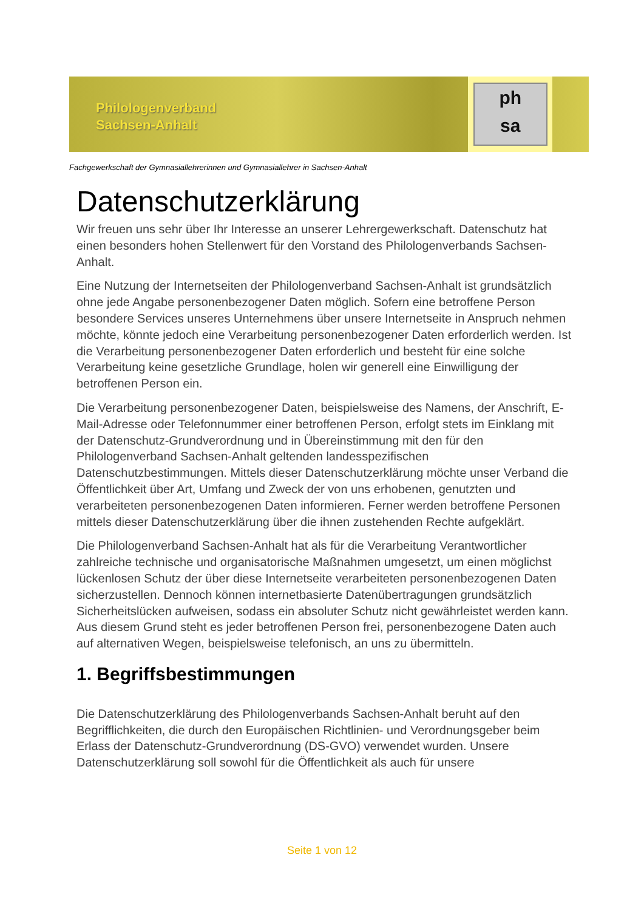Philologenverband
Sachsen-Anhalt
ph
sa
Fachgewerkschaft der Gymnasiallehrerinnen und Gymnasiallehrer in Sachsen-Anhalt
Datenschutzerklärung
Wir freuen uns sehr über Ihr Interesse an unserer Lehrergewerkschaft. Datenschutz hat einen besonders hohen Stellenwert für den Vorstand des Philologenverbands Sachsen-Anhalt.
Eine Nutzung der Internetseiten der Philologenverband Sachsen-Anhalt ist grundsätzlich ohne jede Angabe personenbezogener Daten möglich. Sofern eine betroffene Person besondere Services unseres Unternehmens über unsere Internetseite in Anspruch nehmen möchte, könnte jedoch eine Verarbeitung personenbezogener Daten erforderlich werden. Ist die Verarbeitung personenbezogener Daten erforderlich und besteht für eine solche Verarbeitung keine gesetzliche Grundlage, holen wir generell eine Einwilligung der betroffenen Person ein.
Die Verarbeitung personenbezogener Daten, beispielsweise des Namens, der Anschrift, E-Mail-Adresse oder Telefonnummer einer betroffenen Person, erfolgt stets im Einklang mit der Datenschutz-Grundverordnung und in Übereinstimmung mit den für den Philologenverband Sachsen-Anhalt geltenden landesspezifischen Datenschutzbestimmungen. Mittels dieser Datenschutzerklärung möchte unser Verband die Öffentlichkeit über Art, Umfang und Zweck der von uns erhobenen, genutzten und verarbeiteten personenbezogenen Daten informieren. Ferner werden betroffene Personen mittels dieser Datenschutzerklärung über die ihnen zustehenden Rechte aufgeklärt.
Die Philologenverband Sachsen-Anhalt hat als für die Verarbeitung Verantwortlicher zahlreiche technische und organisatorische Maßnahmen umgesetzt, um einen möglichst lückenlosen Schutz der über diese Internetseite verarbeiteten personenbezogenen Daten sicherzustellen. Dennoch können internetbasierte Datenübertragungen grundsätzlich Sicherheitslücken aufweisen, sodass ein absoluter Schutz nicht gewährleistet werden kann. Aus diesem Grund steht es jeder betroffenen Person frei, personenbezogene Daten auch auf alternativen Wegen, beispielsweise telefonisch, an uns zu übermitteln.
1. Begriffsbestimmungen
Die Datenschutzerklärung des Philologenverbands Sachsen-Anhalt beruht auf den Begrifflichkeiten, die durch den Europäischen Richtlinien- und Verordnungsgeber beim Erlass der Datenschutz-Grundverordnung (DS-GVO) verwendet wurden. Unsere Datenschutzerklärung soll sowohl für die Öffentlichkeit als auch für unsere
Seite 1 von 12